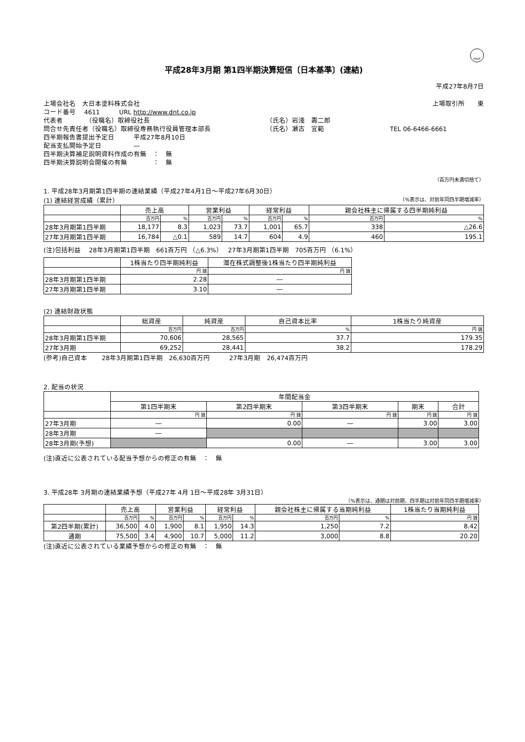FASF
平成28年3月期 第1四半期決算短信〔日本基準〕(連結)
平成27年8月7日
上場会社名　大日本塗料株式会社 上場取引所　　東
コード番号　 4611　　　URL http://www.dnt.co.jp
代表者　　　　（役職名）取締役社長 （氏名）岩淺　壽二郎
問合せ先責任者（役職名）取締役専務執行役員管理本部長 （氏名）瀬古　宜範 TEL 06-6466-6661
四半期報告書提出予定日　　　平成27年8月10日
配当支払開始予定日　　　　　―
四半期決算補足説明資料作成の有無　：　無
四半期決算説明会開催の有無　　　　：　無
（百万円未満切捨て）
1. 平成28年3月期第1四半期の連結業績（平成27年4月1日～平成27年6月30日）
(1) 連結経営成績（累計） （%表示は、対前年同四半期増減率）
| | 売上高 | | 営業利益 | | 経常利益 | | 親会社株主に帰属する四半期純利益 | |
| | 百万円 | % | 百万円 | % | 百万円 | % | 百万円 | % |
| 28年3月期第1四半期 | 18,177 | 8.3 | 1,023 | 73.7 | 1,001 | 65.7 | 338 | △26.6 |
| 27年3月期第1四半期 | 16,784 | △0.1 | 589 | 14.7 | 604 | 4.9 | 460 | 195.1 |
(注)包括利益　 28年3月期第1四半期　661百万円 （△6.3%）　 27年3月期第1四半期　705百万円 （6.1%）
| | 1株当たり四半期純利益 | 潜在株式調整後1株当たり四半期純利益 |
| | 円 銭 | 円 銭 |
| 28年3月期第1四半期 | 2.28 | ― |
| 27年3月期第1四半期 | 3.10 | ― |
(2) 連結財政状態
| | 総資産 | 純資産 | 自己資本比率 | 1株当たり純資産 |
| | 百万円 | 百万円 | % | 円 銭 |
| 28年3月期第1四半期 | 70,606 | 28,565 | 37.7 | 179.35 |
| 27年3月期 | 69,252 | 28,441 | 38.2 | 178.29 |
(参考)自己資本　　 28年3月期第1四半期　26,630百万円　　　27年3月期　26,474百万円
2. 配当の状況
| | 年間配当金 | | | | |
| | 第1四半期末 | 第2四半期末 | 第3四半期末 | 期末 | 合計 |
| | 円 銭 | 円 銭 | 円 銭 | 円 銭 | 円 銭 |
| 27年3月期 | ― | 0.00 | ― | 3.00 | 3.00 |
| 28年3月期 | ― | | | | |
| 28年3月期(予想) | | 0.00 | ― | 3.00 | 3.00 |
(注)直近に公表されている配当予想からの修正の有無　：　無
3. 平成28年 3月期の連結業績予想（平成27年 4月 1日～平成28年 3月31日）
（%表示は、通期は対前期、四半期は対前年同四半期増減率）
| | 売上高 | | 営業利益 | | 経常利益 | | 親会社株主に帰属する当期純利益 | | 1株当たり当期純利益 |
| | 百万円 | % | 百万円 | % | 百万円 | % | 百万円 | % | 円 銭 |
| 第2四半期(累計) | 36,500 | 4.0 | 1,900 | 8.1 | 1,950 | 14.3 | 1,250 | 7.2 | 8.42 |
| 通期 | 75,500 | 3.4 | 4,900 | 10.7 | 5,000 | 11.2 | 3,000 | 8.8 | 20.20 |
(注)直近に公表されている業績予想からの修正の有無　：　無